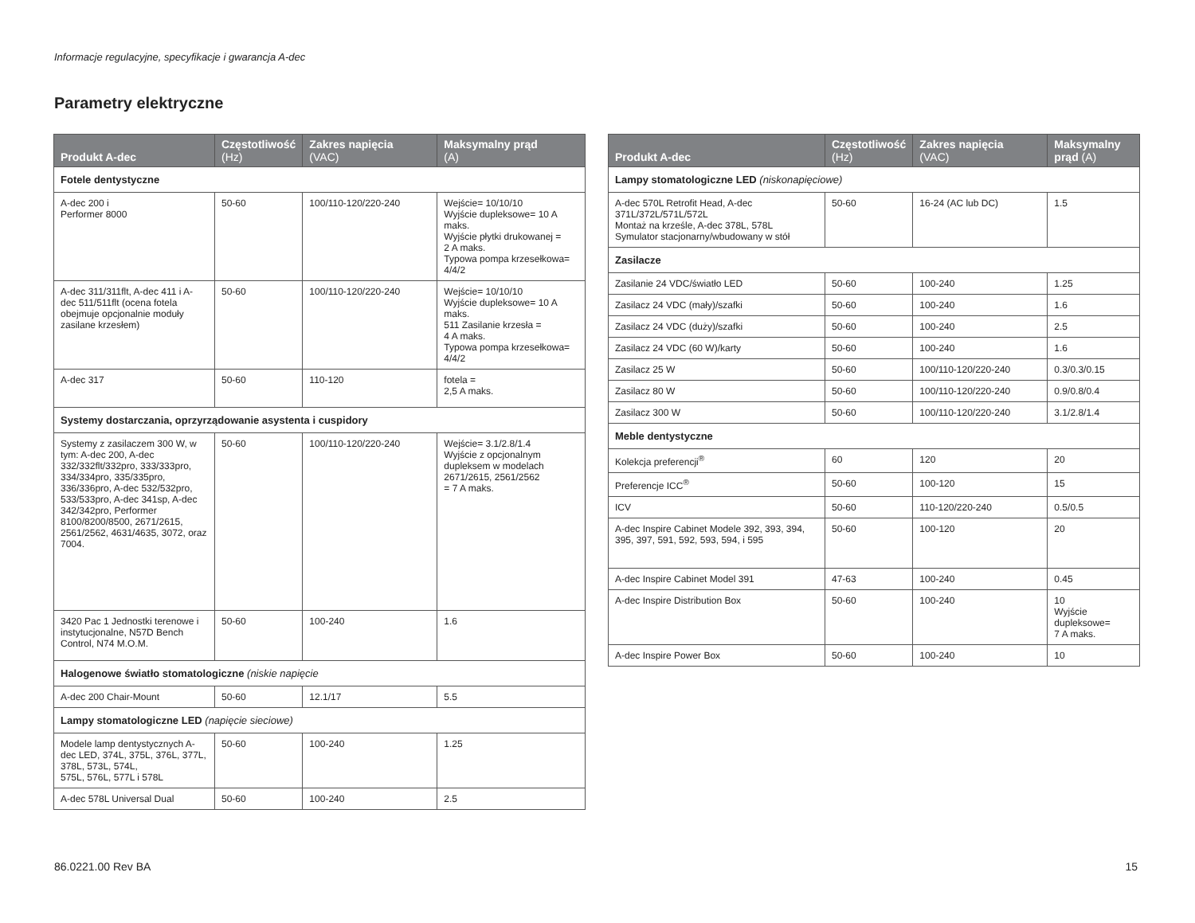Informacje regulacyjne, specyfikacje i gwarancja A-dec
Parametry elektryczne
| Produkt A-dec | Częstotliwość (Hz) | Zakres napięcia (VAC) | Maksymalny prąd (A) |
| --- | --- | --- | --- |
| Fotele dentystyczne | | | |
| A-dec 200 i Performer 8000 | 50-60 | 100/110-120/220-240 | Wejście= 10/10/10 Wyjście dupleksowe= 10 A maks. Wyjście płytki drukowanej = 2 A maks. Typowa pompa krzesełkowa= 4/4/2 |
| A-dec 311/311flt, A-dec 411 i A-dec 511/511flt (ocena fotela obejmuje opcjonalnie moduły zasilane krzesłem) | 50-60 | 100/110-120/220-240 | Wejście= 10/10/10 Wyjście dupleksowe= 10 A maks. 511 Zasilanie krzesła = 4 A maks. Typowa pompa krzesełkowa= 4/4/2 |
| A-dec 317 | 50-60 | 110-120 | fotela = 2,5 A maks. |
| Systemy dostarczania, oprzyrządowanie asystenta i cuspidory | | | |
| Systemy z zasilaczem 300 W, w tym: A-dec 200, A-dec 332/332flt/332pro, 333/333pro, 334/334pro, 335/335pro, 336/336pro, A-dec 532/532pro, 533/533pro, A-dec 341sp, A-dec 342/342pro, Performer 8100/8200/8500, 2671/2615, 2561/2562, 4631/4635, 3072, oraz 7004. | 50-60 | 100/110-120/220-240 | Wejście= 3.1/2.8/1.4 Wyjście z opcjonalnym dupleksem w modelach 2671/2615, 2561/2562 = 7 A maks. |
| 3420 Pac 1 Jednostki terenowe i instytucjonalne, N57D Bench Control, N74 M.O.M. | 50-60 | 100-240 | 1.6 |
| Halogenowe światło stomatologiczne (niskie napięcie | | | |
| A-dec 200 Chair-Mount | 50-60 | 12.1/17 | 5.5 |
| Lampy stomatologiczne LED (napięcie sieciowe) | | | |
| Modele lamp dentystycznych A-dec LED, 374L, 375L, 376L, 377L, 378L, 573L, 574L, 575L, 576L, 577L i 578L | 50-60 | 100-240 | 1.25 |
| A-dec 578L Universal Dual | 50-60 | 100-240 | 2.5 |
| Produkt A-dec | Częstotliwość (Hz) | Zakres napięcia (VAC) | Maksymalny prąd (A) |
| --- | --- | --- | --- |
| Lampy stomatologiczne LED (niskonapięciowe) | | | |
| A-dec 570L Retrofit Head, A-dec 371L/372L/571L/572L Montaż na krześle, A-dec 378L, 578L Symulator stacjonarny/wbudowany w stół | 50-60 | 16-24 (AC lub DC) | 1.5 |
| Zasilacze | | | |
| Zasilanie 24 VDC/światło LED | 50-60 | 100-240 | 1.25 |
| Zasilacz 24 VDC (mały)/szafki | 50-60 | 100-240 | 1.6 |
| Zasilacz 24 VDC (duży)/szafki | 50-60 | 100-240 | 2.5 |
| Zasilacz 24 VDC (60 W)/karty | 50-60 | 100-240 | 1.6 |
| Zasilacz 25 W | 50-60 | 100/110-120/220-240 | 0.3/0.3/0.15 |
| Zasilacz 80 W | 50-60 | 100/110-120/220-240 | 0.9/0.8/0.4 |
| Zasilacz 300 W | 50-60 | 100/110-120/220-240 | 3.1/2.8/1.4 |
| Meble dentystyczne | | | |
| Kolekcja preferencji<sup>®</sup> | 60 | 120 | 20 |
| Preferencje ICC<sup>®</sup> | 50-60 | 100-120 | 15 |
| ICV | 50-60 | 110-120/220-240 | 0.5/0.5 |
| A-dec Inspire Cabinet Modele 392, 393, 394, 395, 397, 591, 592, 593, 594, i 595 | 50-60 | 100-120 | 20 |
| A-dec Inspire Cabinet Model 391 | 47-63 | 100-240 | 0.45 |
| A-dec Inspire Distribution Box | 50-60 | 100-240 | 10 Wyjście dupleksowe= 7 A maks. |
| A-dec Inspire Power Box | 50-60 | 100-240 | 10 |
86.0221.00 Rev BA 15